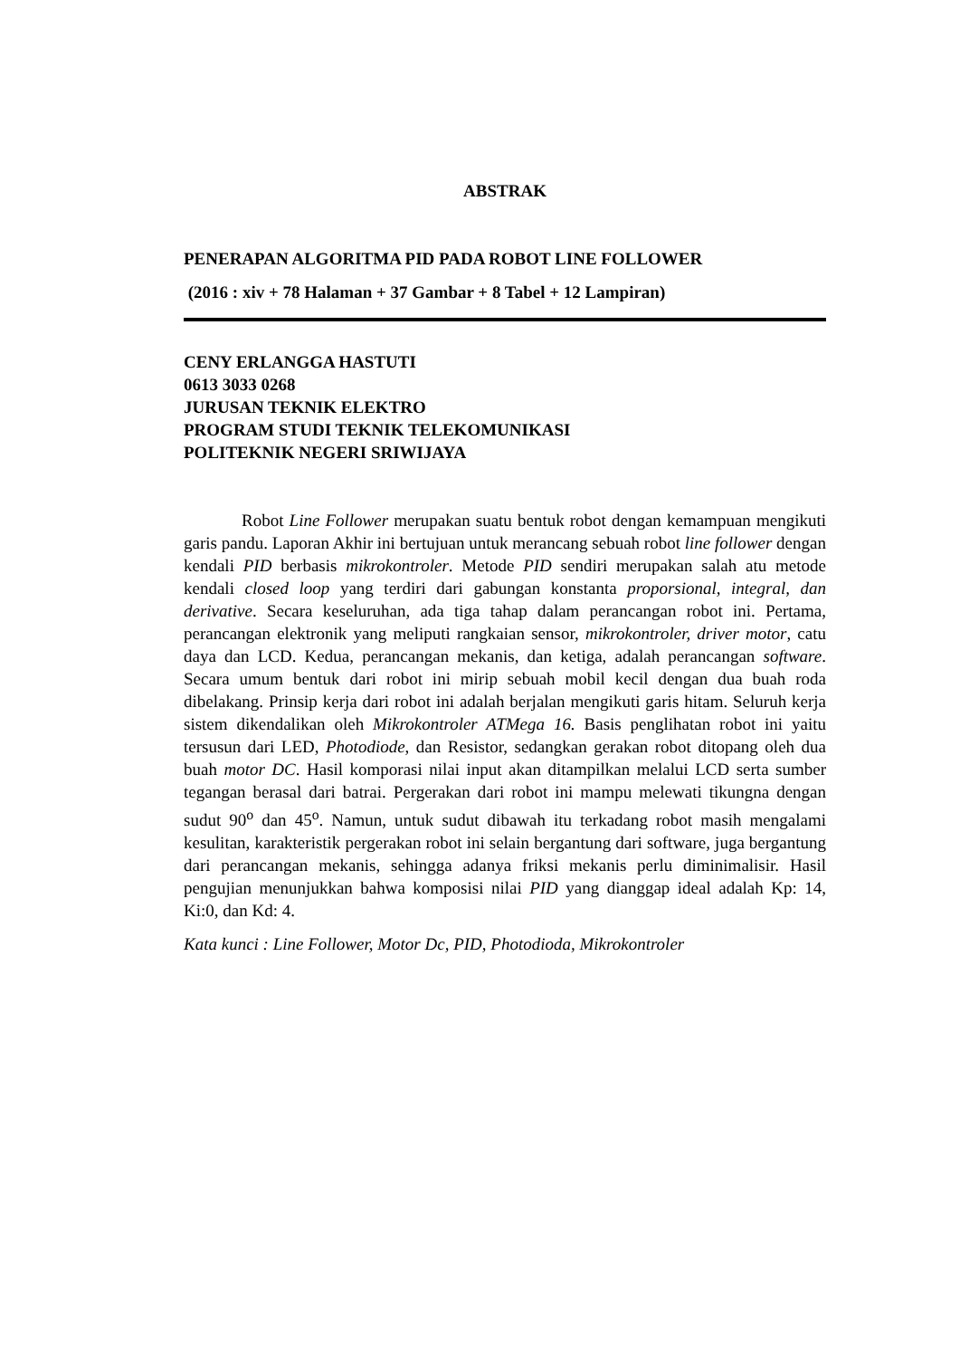ABSTRAK
PENERAPAN ALGORITMA PID PADA ROBOT LINE FOLLOWER
(2016 : xiv + 78 Halaman + 37 Gambar + 8 Tabel + 12 Lampiran)
CENY ERLANGGA HASTUTI
0613 3033 0268
JURUSAN TEKNIK ELEKTRO
PROGRAM STUDI TEKNIK TELEKOMUNIKASI
POLITEKNIK NEGERI SRIWIJAYA
Robot Line Follower merupakan suatu bentuk robot dengan kemampuan mengikuti garis pandu. Laporan Akhir ini bertujuan untuk merancang sebuah robot line follower dengan kendali PID berbasis mikrokontroler. Metode PID sendiri merupakan salah atu metode kendali closed loop yang terdiri dari gabungan konstanta proporsional, integral, dan derivative. Secara keseluruhan, ada tiga tahap dalam perancangan robot ini. Pertama, perancangan elektronik yang meliputi rangkaian sensor, mikrokontroler, driver motor, catu daya dan LCD. Kedua, perancangan mekanis, dan ketiga, adalah perancangan software. Secara umum bentuk dari robot ini mirip sebuah mobil kecil dengan dua buah roda dibelakang. Prinsip kerja dari robot ini adalah berjalan mengikuti garis hitam. Seluruh kerja sistem dikendalikan oleh Mikrokontroler ATMega 16. Basis penglihatan robot ini yaitu tersusun dari LED, Photodiode, dan Resistor, sedangkan gerakan robot ditopang oleh dua buah motor DC. Hasil komporasi nilai input akan ditampilkan melalui LCD serta sumber tegangan berasal dari batrai. Pergerakan dari robot ini mampu melewati tikungna dengan sudut 90<sup>o</sup> dan 45<sup>o</sup>. Namun, untuk sudut dibawah itu terkadang robot masih mengalami kesulitan, karakteristik pergerakan robot ini selain bergantung dari software, juga bergantung dari perancangan mekanis, sehingga adanya friksi mekanis perlu diminimalisir. Hasil pengujian menunjukkan bahwa komposisi nilai PID yang dianggap ideal adalah Kp: 14, Ki:0, dan Kd: 4.
Kata kunci : Line Follower, Motor Dc, PID, Photodioda, Mikrokontroler